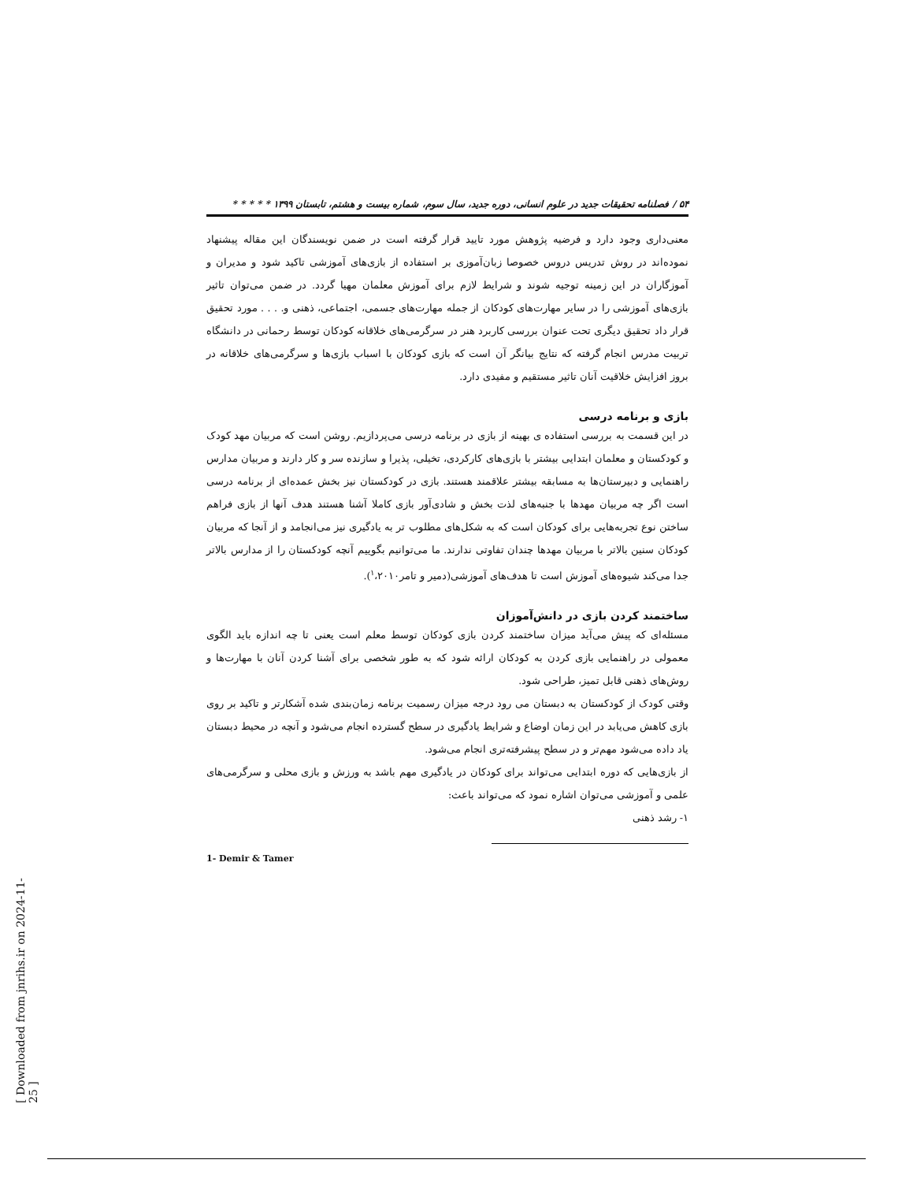۵۴ / فصلنامه تحقیقات جدید در علوم انسانی، دوره جدید، سال سوم، شماره بیست و هشتم، تابستان ۱۳۹۹ * * * * *
معنی‌داری وجود دارد و فرضیه پژوهش مورد تایید قرار گرفته است در ضمن نویسندگان این مقاله پیشنهاد نموده‌اند در روش تدریس دروس خصوصا زبان‌آموزی بر استفاده از بازی‌های آموزشی تاکید شود و مدیران و آموزگاران در این زمینه توجیه شوند و شرایط لازم برای آموزش معلمان مهیا گردد. در ضمن می‌توان تاثیر بازی‌های آموزشی را در سایر مهارت‌های کودکان از جمله مهارت‌های جسمی، اجتماعی، ذهنی و. . . . مورد تحقیق قرار داد تحقیق دیگری تحت عنوان بررسی کاربرد هنر در سرگرمی‌های خلاقانه کودکان توسط رحمانی در دانشگاه تربیت مدرس انجام گرفته که نتایج بیانگر آن است که بازی کودکان با اسباب بازی‌ها و سرگرمی‌های خلاقانه در بروز افزایش خلاقیت آنان تاثیر مستقیم و مفیدی دارد.
بازی و برنامه درسی
در این قسمت به بررسی استفاده ی بهینه از بازی در برنامه درسی می‌پردازیم. روشن است که مربیان مهد کودک و کودکستان و معلمان ابتدایی بیشتر با بازی‌های کارکردی، تخیلی، پذیرا و سازنده سر و کار دارند و مربیان مدارس راهنمایی و دبیرستان‌ها به مسابقه بیشتر علاقمند هستند. بازی در کودکستان نیز بخش عمده‌ای از برنامه درسی است اگر چه مربیان مهدها با جنبه‌های لذت بخش و شادی‌آور بازی کاملا آشنا هستند هدف آنها از بازی فراهم ساختن نوع تجربه‌هایی برای کودکان است که به شکل‌های مطلوب تر به یادگیری نیز می‌انجامد و از آنجا که مربیان کودکان سنین بالاتر با مربیان مهدها چندان تفاوتی ندارند. ما می‌توانیم بگوییم آنچه کودکستان را از مدارس بالاتر جدا می‌کند شیوه‌های آموزش است تا هدف‌های آموزشی(دمیر و تامر<sup>۱</sup>،۲۰۱۰).
ساختمند کردن بازی در دانش‌آموزان
مسئله‌ای که پیش می‌آید میزان ساختمند کردن بازی کودکان توسط معلم است یعنی تا چه اندازه باید الگوی معمولی در راهنمایی بازی کردن به کودکان ارائه شود که به طور شخصی برای آشنا کردن آنان با مهارت‌ها و روش‌های ذهنی قابل تمیز، طراحی شود.
وقتی کودک از کودکستان به دبستان می رود درجه میزان رسمیت برنامه زمان‌بندی شده آشکارتر و تاکید بر روی بازی کاهش می‌یابد در این زمان اوضاع و شرایط یادگیری در سطح گسترده انجام می‌شود و آنچه در محیط دبستان یاد داده می‌شود مهم‌تر و در سطح پیشرفته‌تری انجام می‌شود.
از بازی‌هایی که دوره ابتدایی می‌تواند برای کودکان در یادگیری مهم باشد به ورزش و بازی محلی و سرگرمی‌های علمی و آموزشی می‌توان اشاره نمود که می‌تواند باعث:
۱- رشد ذهنی
1- Demir & Tamer
[ Downloaded from jnrihs.ir on 2024-11-25 ]